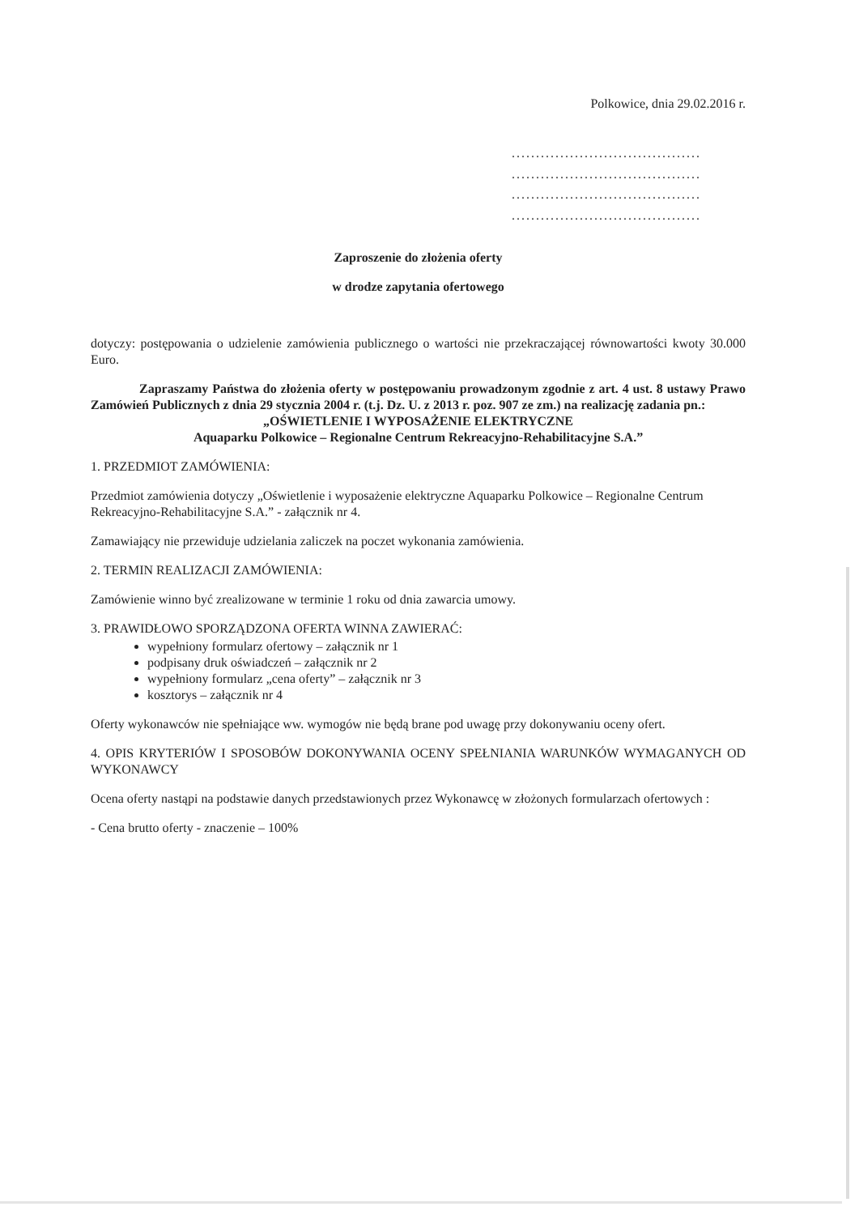Polkowice, dnia 29.02.2016 r.
.......................................
.......................................
.......................................
.......................................
Zaproszenie do złożenia oferty
w drodze zapytania ofertowego
dotyczy: postępowania o udzielenie zamówienia publicznego o wartości nie przekraczającej równowartości kwoty 30.000 Euro.
Zapraszamy Państwa do złożenia oferty w postępowaniu prowadzonym zgodnie z art. 4 ust. 8 ustawy Prawo Zamówień Publicznych z dnia 29 stycznia 2004 r. (t.j. Dz. U. z 2013 r. poz. 907 ze zm.) na realizację zadania pn.:
„OŚWIETLENIE I WYPOSAŻENIE ELEKTRYCZNE
Aquaparku Polkowice – Regionalne Centrum Rekreacyjno-Rehabilitacyjne S.A.”
1. PRZEDMIOT ZAMÓWIENIA:
Przedmiot zamówienia dotyczy „Oświetlenie i wyposażenie elektryczne Aquaparku Polkowice – Regionalne Centrum Rekreacyjno-Rehabilitacyjne S.A.” - załącznik nr 4.
Zamawiający nie przewiduje udzielania zaliczek na poczet wykonania zamówienia.
2. TERMIN REALIZACJI ZAMÓWIENIA:
Zamówienie winno być zrealizowane w terminie 1 roku od dnia zawarcia umowy.
3. PRAWIDŁOWO SPORZĄDZONA OFERTA WINNA ZAWIERAĆ:
wypełniony formularz ofertowy – załącznik nr 1
podpisany druk oświadczeń – załącznik nr 2
wypełniony formularz „cena oferty” – załącznik nr 3
kosztorys – załącznik nr 4
Oferty wykonawców nie spełniające ww. wymogów nie będą brane pod uwagę przy dokonywaniu oceny ofert.
4. OPIS KRYTERIÓW I SPOSOBÓW DOKONYWANIA OCENY SPEŁNIANIA WARUNKÓW WYMAGANYCH OD WYKONAWCY
Ocena oferty nastąpi na podstawie danych przedstawionych przez Wykonawcę w złożonych formularzach ofertowych :
- Cena brutto oferty - znaczenie – 100%